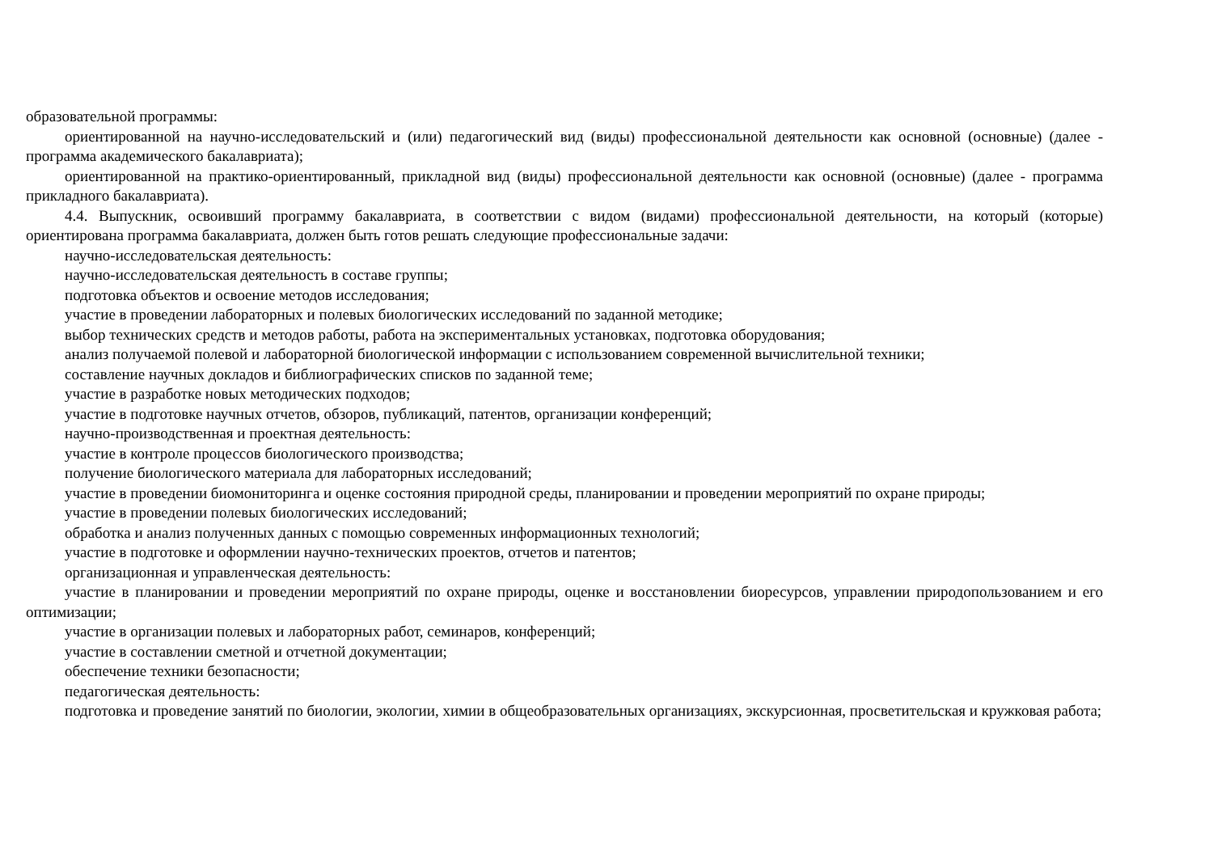образовательной программы:
ориентированной на научно-исследовательский и (или) педагогический вид (виды) профессиональной деятельности как основной (основные) (далее - программа академического бакалавриата);
ориентированной на практико-ориентированный, прикладной вид (виды) профессиональной деятельности как основной (основные) (далее - программа прикладного бакалавриата).
4.4. Выпускник, освоивший программу бакалавриата, в соответствии с видом (видами) профессиональной деятельности, на который (которые) ориентирована программа бакалавриата, должен быть готов решать следующие профессиональные задачи:
научно-исследовательская деятельность:
научно-исследовательская деятельность в составе группы;
подготовка объектов и освоение методов исследования;
участие в проведении лабораторных и полевых биологических исследований по заданной методике;
выбор технических средств и методов работы, работа на экспериментальных установках, подготовка оборудования;
анализ получаемой полевой и лабораторной биологической информации с использованием современной вычислительной техники;
составление научных докладов и библиографических списков по заданной теме;
участие в разработке новых методических подходов;
участие в подготовке научных отчетов, обзоров, публикаций, патентов, организации конференций;
научно-производственная и проектная деятельность:
участие в контроле процессов биологического производства;
получение биологического материала для лабораторных исследований;
участие в проведении биомониторинга и оценке состояния природной среды, планировании и проведении мероприятий по охране природы;
участие в проведении полевых биологических исследований;
обработка и анализ полученных данных с помощью современных информационных технологий;
участие в подготовке и оформлении научно-технических проектов, отчетов и патентов;
организационная и управленческая деятельность:
участие в планировании и проведении мероприятий по охране природы, оценке и восстановлении биоресурсов, управлении природопользованием и его оптимизации;
участие в организации полевых и лабораторных работ, семинаров, конференций;
участие в составлении сметной и отчетной документации;
обеспечение техники безопасности;
педагогическая деятельность:
подготовка и проведение занятий по биологии, экологии, химии в общеобразовательных организациях, экскурсионная, просветительская и кружковая работа;